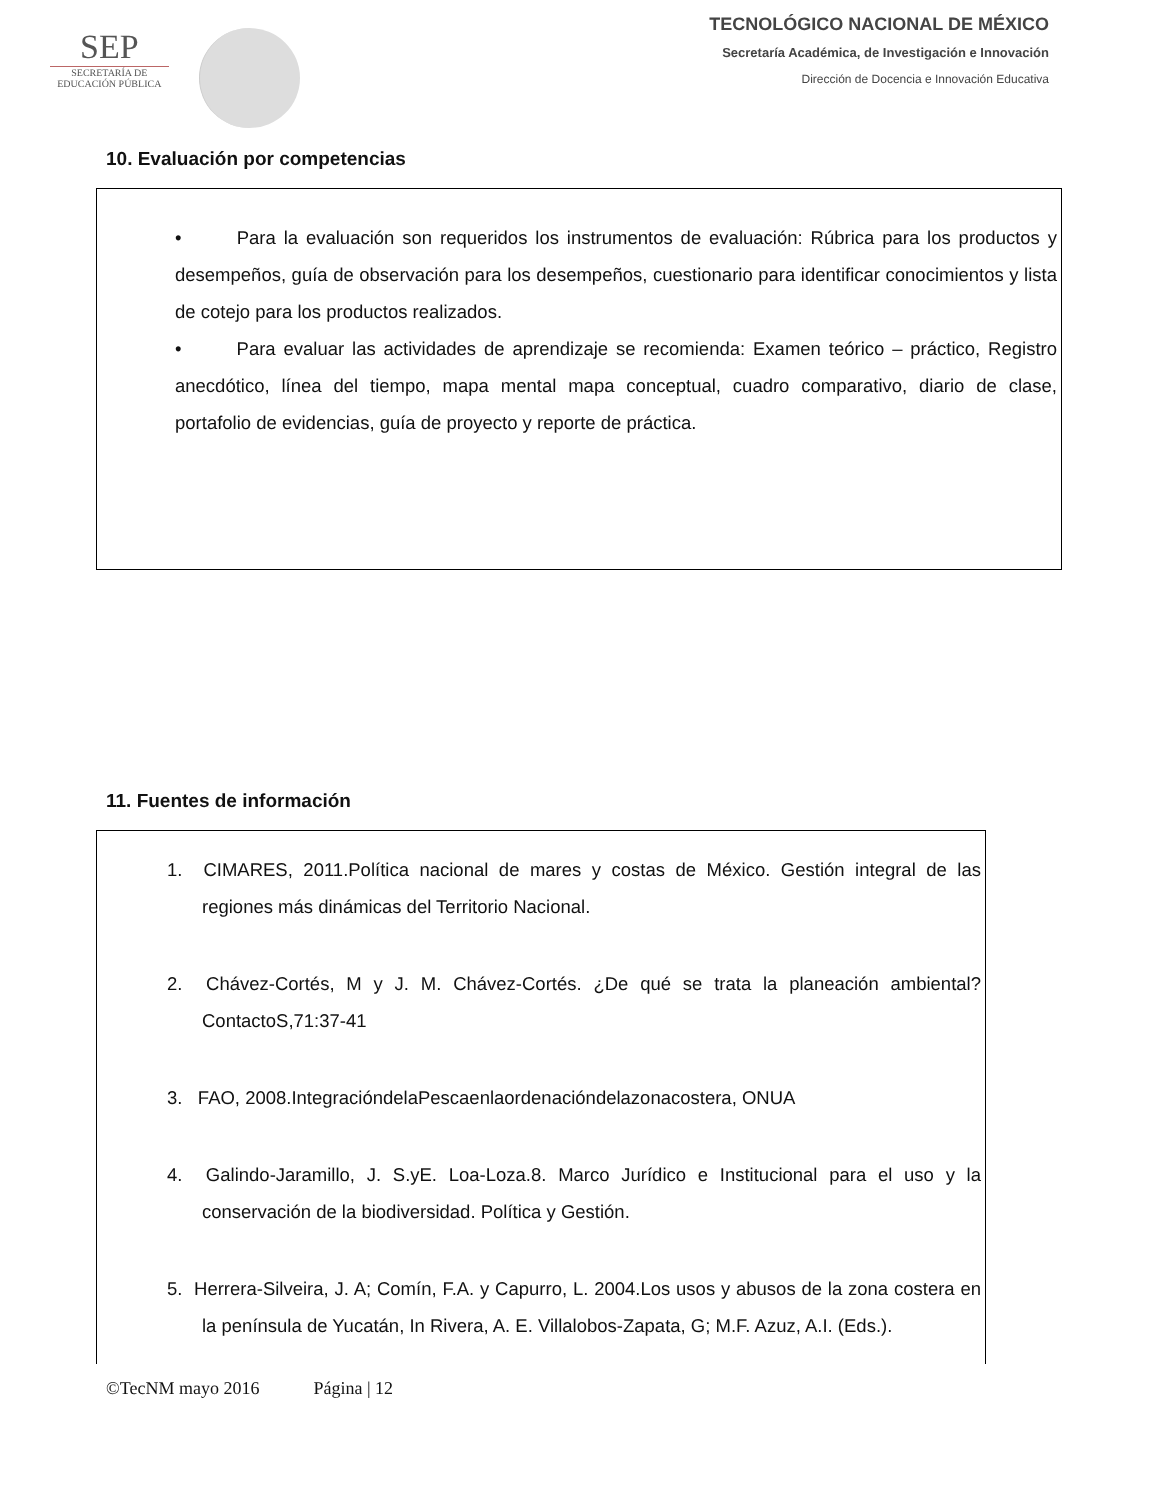SEP
SECRETARÍA DE
EDUCACIÓN PÚBLICA
TECNOLÓGICO NACIONAL DE MÉXICO
Secretaría Académica, de Investigación e Innovación
Dirección de Docencia e Innovación Educativa
10. Evaluación por competencias
• Para la evaluación son requeridos los instrumentos de evaluación: Rúbrica para los productos y desempeños, guía de observación para los desempeños, cuestionario para identificar conocimientos y lista de cotejo para los productos realizados.
• Para evaluar las actividades de aprendizaje se recomienda: Examen teórico – práctico, Registro anecdótico, línea del tiempo, mapa mental mapa conceptual, cuadro comparativo, diario de clase, portafolio de evidencias, guía de proyecto y reporte de práctica.
11. Fuentes de información
1. CIMARES, 2011.Política nacional de mares y costas de México. Gestión integral de las regiones más dinámicas del Territorio Nacional.
2. Chávez-Cortés, M y J. M. Chávez-Cortés. ¿De qué se trata la planeación ambiental? ContactoS,71:37-41
3. FAO, 2008.IntegracióndelaPescaenlaordenacióndelazonacostera, ONUA
4. Galindo-Jaramillo, J. S.yE. Loa-Loza.8. Marco Jurídico e Institucional para el uso y la conservación de la biodiversidad. Política y Gestión.
5. Herrera-Silveira, J. A; Comín, F.A. y Capurro, L. 2004.Los usos y abusos de la zona costera en la península de Yucatán, In Rivera, A. E. Villalobos-Zapata, G; M.F. Azuz, A.I. (Eds.).
©TecNM mayo 2016 Página | 12